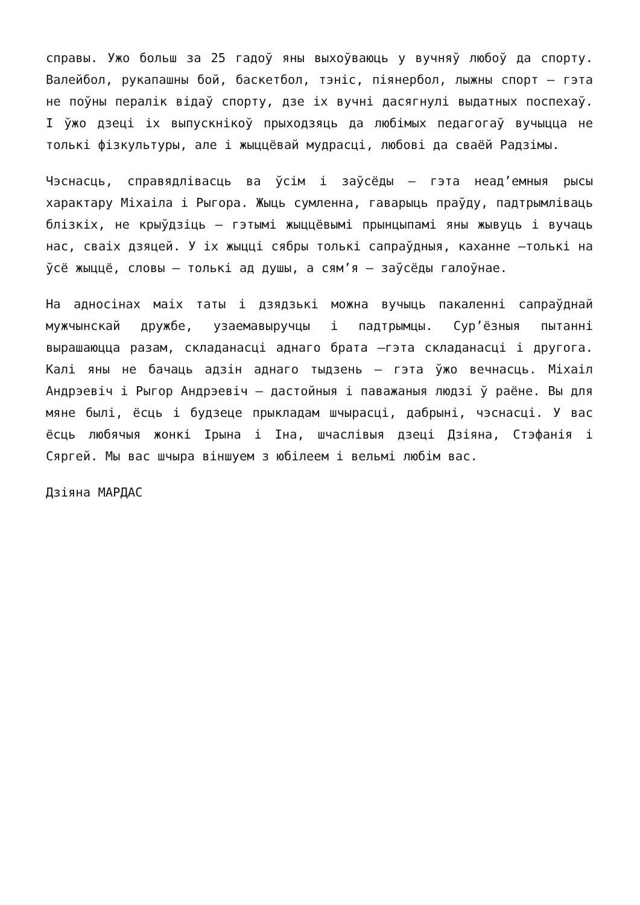справы. Ужо больш за 25 гадоў яны выхоўваюць у вучняў любоў да спорту. Валейбол, рукапашны бой, баскетбол, тэніс, піянербол, лыжны спорт – гэта не поўны пералік відаў спорту, дзе іх вучні дасягнулі выдатных поспехаў. І ўжо дзеці іх выпускнікоў прыходзяць да любімых педагогаў вучыцца не толькі фізкультуры, але і жыццёвай мудрасці, любові да сваёй Радзімы.
Чэснасць, справядлівасць ва ўсім і заўсёды – гэта неад’емныя рысы характару Міхаіла і Рыгора. Жыць сумленна, гаварыць праўду, падтрымліваць блізкіх, не крыўдзіць – гэтымі жыццёвымі прынцыпамі яны жывуць і вучаць нас, сваіх дзяцей. У іх жыцці сябры толькі сапраўдныя, каханне –толькі на ўсё жыццё, словы – толькі ад душы, а сям’я – заўсёды галоўнае.
На адносінах маіх таты і дзядзькі можна вучыць пакаленні сапраўднай мужчынскай дружбе, узаемавыручцы і падтрымцы. Сур’ёзныя пытанні вырашаюцца разам, складанасці аднаго брата –гэта складанасці і другога. Калі яны не бачаць адзін аднаго тыдзень – гэта ўжо вечнасць. Міхаіл Андрэевіч і Рыгор Андрэевіч – дастойныя і паважаныя людзі ў раёне. Вы для мяне былі, ёсць і будзеце прыкладам шчырасці, дабрыні, чэснасці. У вас ёсць любячыя жонкі Ірына і Іна, шчаслівыя дзеці Дзіяна, Стэфанія і Сяргей. Мы вас шчыра віншуем з юбілеем і вельмі любім вас.
Дзіяна МАРДАС